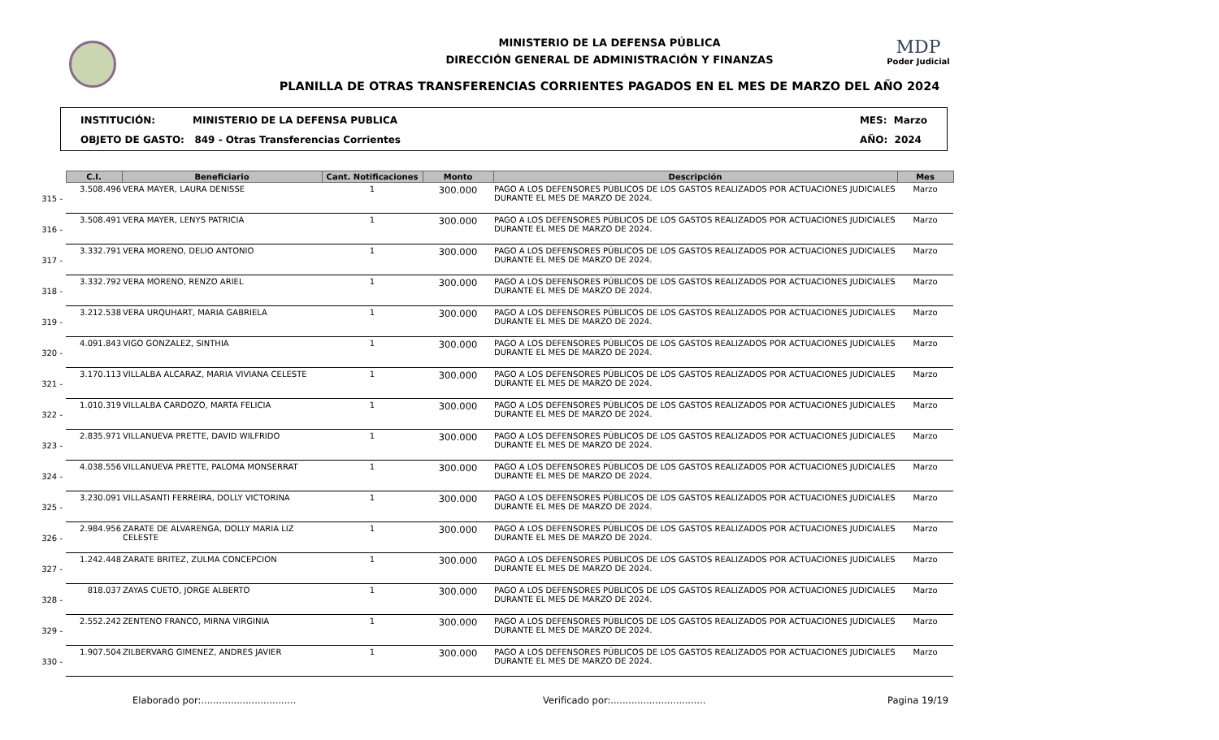MINISTERIO DE LA DEFENSA PÚBLICA
DIRECCIÓN GENERAL DE ADMINISTRACIÓN Y FINANZAS
PLANILLA DE OTRAS TRANSFERENCIAS CORRIENTES PAGADOS EN EL MES DE MARZO DEL AÑO 2024
MDP
Poder Judicial
INSTITUCIÓN: MINISTERIO DE LA DEFENSA PUBLICA
OBJETO DE GASTO: 849 - Otras Transferencias Corrientes
MES: Marzo
AÑO: 2024
| | C.I. | Beneficiario | Cant. Notificaciones | Monto | Descripción | Mes |
| --- | --- | --- | --- | --- | --- | --- |
| 315 - | 3.508.496 | VERA MAYER, LAURA DENISSE | 1 | 300.000 | PAGO A LOS DEFENSORES PÚBLICOS DE LOS GASTOS REALIZADOS POR ACTUACIONES JUDICIALES DURANTE EL MES DE MARZO DE 2024. | Marzo |
| 316 - | 3.508.491 | VERA MAYER, LENYS PATRICIA | 1 | 300.000 | PAGO A LOS DEFENSORES PÚBLICOS DE LOS GASTOS REALIZADOS POR ACTUACIONES JUDICIALES DURANTE EL MES DE MARZO DE 2024. | Marzo |
| 317 - | 3.332.791 | VERA MORENO, DELIO ANTONIO | 1 | 300.000 | PAGO A LOS DEFENSORES PÚBLICOS DE LOS GASTOS REALIZADOS POR ACTUACIONES JUDICIALES DURANTE EL MES DE MARZO DE 2024. | Marzo |
| 318 - | 3.332.792 | VERA MORENO, RENZO ARIEL | 1 | 300.000 | PAGO A LOS DEFENSORES PÚBLICOS DE LOS GASTOS REALIZADOS POR ACTUACIONES JUDICIALES DURANTE EL MES DE MARZO DE 2024. | Marzo |
| 319 - | 3.212.538 | VERA URQUHART, MARIA GABRIELA | 1 | 300.000 | PAGO A LOS DEFENSORES PÚBLICOS DE LOS GASTOS REALIZADOS POR ACTUACIONES JUDICIALES DURANTE EL MES DE MARZO DE 2024. | Marzo |
| 320 - | 4.091.843 | VIGO GONZALEZ, SINTHIA | 1 | 300.000 | PAGO A LOS DEFENSORES PÚBLICOS DE LOS GASTOS REALIZADOS POR ACTUACIONES JUDICIALES DURANTE EL MES DE MARZO DE 2024. | Marzo |
| 321 - | 3.170.113 | VILLALBA ALCARAZ, MARIA VIVIANA CELESTE | 1 | 300.000 | PAGO A LOS DEFENSORES PÚBLICOS DE LOS GASTOS REALIZADOS POR ACTUACIONES JUDICIALES DURANTE EL MES DE MARZO DE 2024. | Marzo |
| 322 - | 1.010.319 | VILLALBA CARDOZO, MARTA FELICIA | 1 | 300.000 | PAGO A LOS DEFENSORES PÚBLICOS DE LOS GASTOS REALIZADOS POR ACTUACIONES JUDICIALES DURANTE EL MES DE MARZO DE 2024. | Marzo |
| 323 - | 2.835.971 | VILLANUEVA PRETTE, DAVID WILFRIDO | 1 | 300.000 | PAGO A LOS DEFENSORES PÚBLICOS DE LOS GASTOS REALIZADOS POR ACTUACIONES JUDICIALES DURANTE EL MES DE MARZO DE 2024. | Marzo |
| 324 - | 4.038.556 | VILLANUEVA PRETTE, PALOMA MONSERRAT | 1 | 300.000 | PAGO A LOS DEFENSORES PÚBLICOS DE LOS GASTOS REALIZADOS POR ACTUACIONES JUDICIALES DURANTE EL MES DE MARZO DE 2024. | Marzo |
| 325 - | 3.230.091 | VILLASANTI FERREIRA, DOLLY VICTORINA | 1 | 300.000 | PAGO A LOS DEFENSORES PÚBLICOS DE LOS GASTOS REALIZADOS POR ACTUACIONES JUDICIALES DURANTE EL MES DE MARZO DE 2024. | Marzo |
| 326 - | 2.984.956 | ZARATE DE ALVARENGA, DOLLY MARIA LIZ CELESTE | 1 | 300.000 | PAGO A LOS DEFENSORES PÚBLICOS DE LOS GASTOS REALIZADOS POR ACTUACIONES JUDICIALES DURANTE EL MES DE MARZO DE 2024. | Marzo |
| 327 - | 1.242.448 | ZARATE BRITEZ, ZULMA CONCEPCION | 1 | 300.000 | PAGO A LOS DEFENSORES PÚBLICOS DE LOS GASTOS REALIZADOS POR ACTUACIONES JUDICIALES DURANTE EL MES DE MARZO DE 2024. | Marzo |
| 328 - | 818.037 | ZAYAS CUETO, JORGE ALBERTO | 1 | 300.000 | PAGO A LOS DEFENSORES PÚBLICOS DE LOS GASTOS REALIZADOS POR ACTUACIONES JUDICIALES DURANTE EL MES DE MARZO DE 2024. | Marzo |
| 329 - | 2.552.242 | ZENTENO FRANCO, MIRNA VIRGINIA | 1 | 300.000 | PAGO A LOS DEFENSORES PÚBLICOS DE LOS GASTOS REALIZADOS POR ACTUACIONES JUDICIALES DURANTE EL MES DE MARZO DE 2024. | Marzo |
| 330 - | 1.907.504 | ZILBERVARG GIMENEZ, ANDRES JAVIER | 1 | 300.000 | PAGO A LOS DEFENSORES PÚBLICOS DE LOS GASTOS REALIZADOS POR ACTUACIONES JUDICIALES DURANTE EL MES DE MARZO DE 2024. | Marzo |
Elaborado por:................................ Verificado por:................................ Pagina 19/19